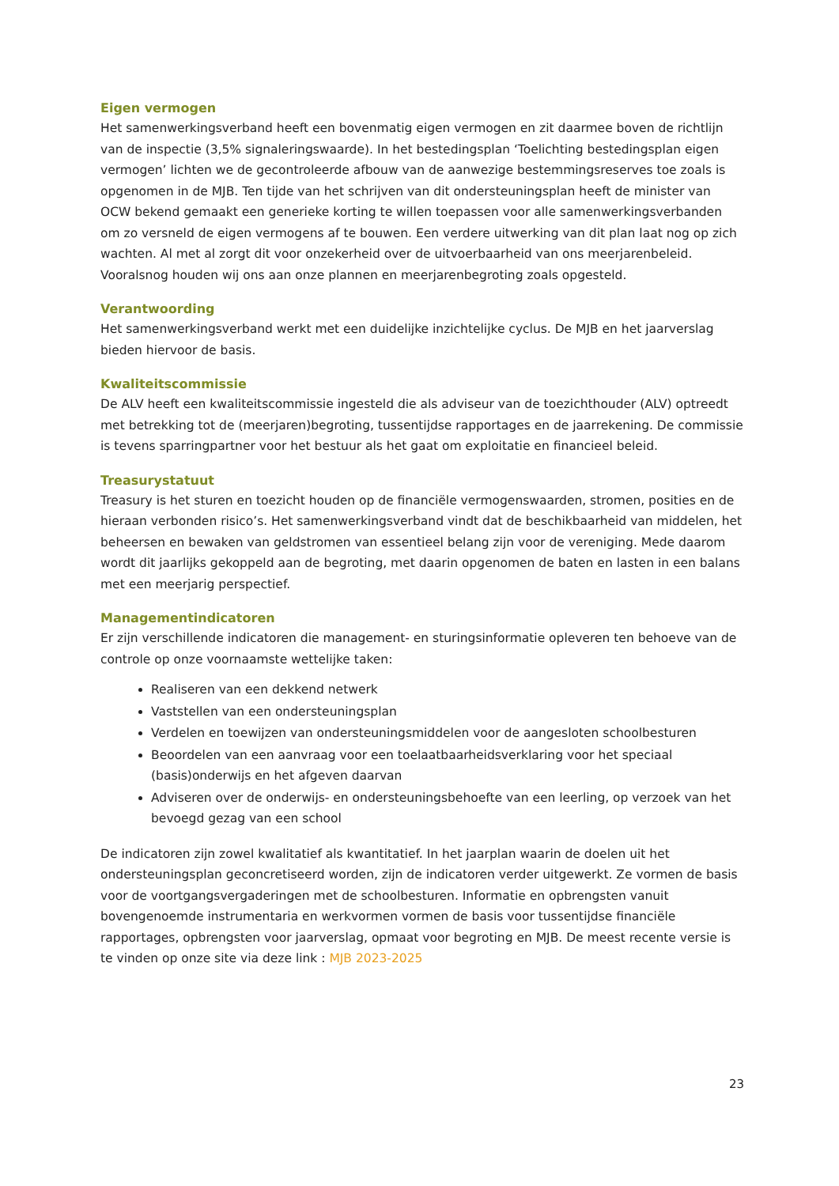Eigen vermogen
Het samenwerkingsverband heeft een bovenmatig eigen vermogen en zit daarmee boven de richtlijn van de inspectie (3,5% signaleringswaarde). In het bestedingsplan ‘Toelichting bestedingsplan eigen vermogen’ lichten we de gecontroleerde afbouw van de aanwezige bestemmingsreserves toe zoals is opgenomen in de MJB. Ten tijde van het schrijven van dit ondersteuningsplan heeft de minister van OCW bekend gemaakt een generieke korting te willen toepassen voor alle samenwerkingsverbanden om zo versneld de eigen vermogens af te bouwen. Een verdere uitwerking van dit plan laat nog op zich wachten. Al met al zorgt dit voor onzekerheid over de uitvoerbaarheid van ons meerjarenbeleid. Vooralsnog houden wij ons aan onze plannen en meerjarenbegroting zoals opgesteld.
Verantwoording
Het samenwerkingsverband werkt met een duidelijke inzichtelijke cyclus. De MJB en het jaarverslag bieden hiervoor de basis.
Kwaliteitscommissie
De ALV heeft een kwaliteitscommissie ingesteld die als adviseur van de toezichthouder (ALV) optreedt met betrekking tot de (meerjaren)begroting, tussentijdse rapportages en de jaarrekening. De commissie is tevens sparringpartner voor het bestuur als het gaat om exploitatie en financieel beleid.
Treasurystatuut
Treasury is het sturen en toezicht houden op de financiële vermogenswaarden, stromen, posities en de hieraan verbonden risico’s. Het samenwerkingsverband vindt dat de beschikbaarheid van middelen, het beheersen en bewaken van geldstromen van essentieel belang zijn voor de vereniging. Mede daarom wordt dit jaarlijks gekoppeld aan de begroting, met daarin opgenomen de baten en lasten in een balans met een meerjarig perspectief.
Managementindicatoren
Er zijn verschillende indicatoren die management- en sturingsinformatie opleveren ten behoeve van de controle op onze voornaamste wettelijke taken:
Realiseren van een dekkend netwerk
Vaststellen van een ondersteuningsplan
Verdelen en toewijzen van ondersteuningsmiddelen voor de aangesloten schoolbesturen
Beoordelen van een aanvraag voor een toelaatbaarheidsverklaring voor het speciaal (basis)onderwijs en het afgeven daarvan
Adviseren over de onderwijs- en ondersteuningsbehoefte van een leerling, op verzoek van het bevoegd gezag van een school
De indicatoren zijn zowel kwalitatief als kwantitatief. In het jaarplan waarin de doelen uit het ondersteuningsplan geconcretiseerd worden, zijn de indicatoren verder uitgewerkt. Ze vormen de basis voor de voortgangsvergaderingen met de schoolbesturen. Informatie en opbrengsten vanuit bovengenoemde instrumentaria en werkvormen vormen de basis voor tussentijdse financiële rapportages, opbrengsten voor jaarverslag, opmaat voor begroting en MJB. De meest recente versie is te vinden op onze site via deze link : MJB 2023-2025
23